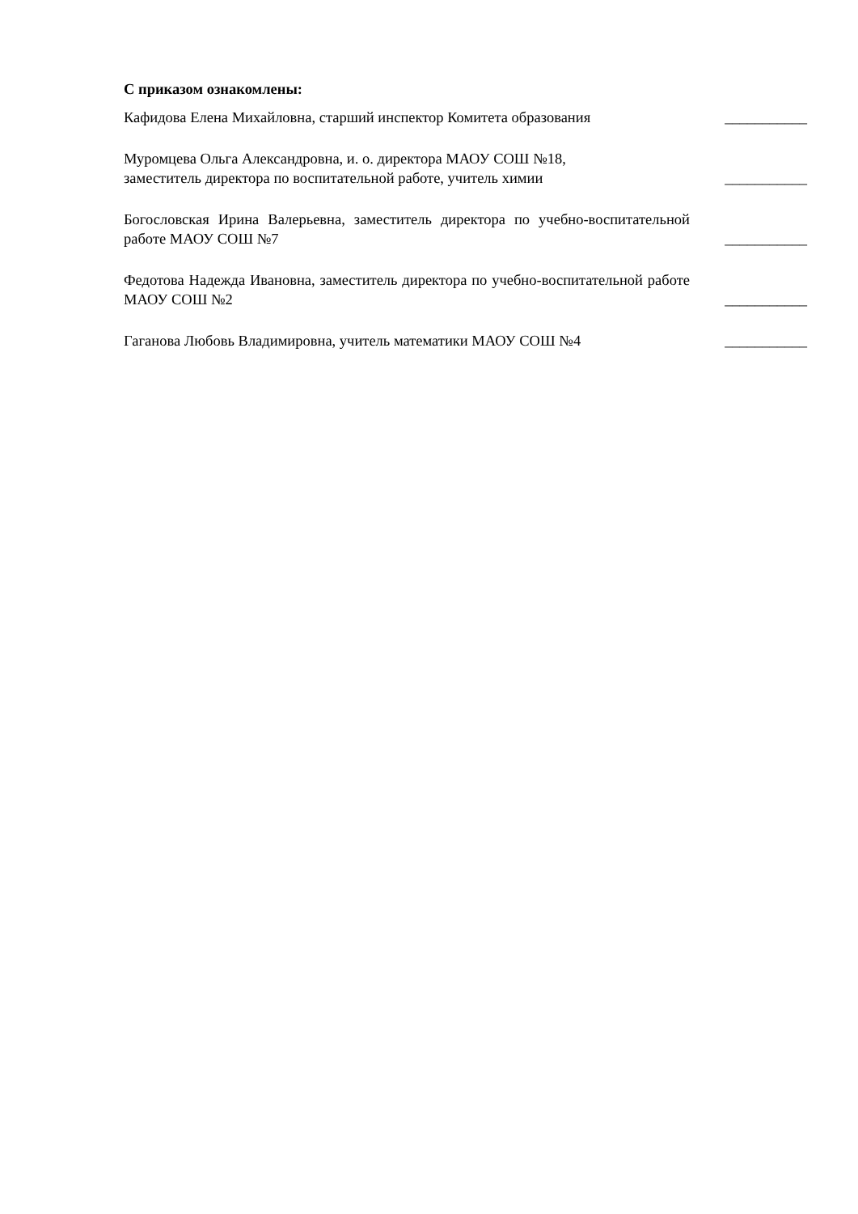С приказом ознакомлены:
Кафидова Елена Михайловна, старший инспектор Комитета образования
___________
Муромцева Ольга Александровна, и. о. директора МАОУ СОШ №18,
заместитель директора по воспитательной работе, учитель химии
___________
Богословская Ирина Валерьевна, заместитель директора по учебно-воспитательной работе МАОУ СОШ №7
___________
Федотова Надежда Ивановна, заместитель директора по учебно-воспитательной работе МАОУ СОШ №2
___________
Гаганова Любовь Владимировна, учитель математики МАОУ СОШ №4
___________